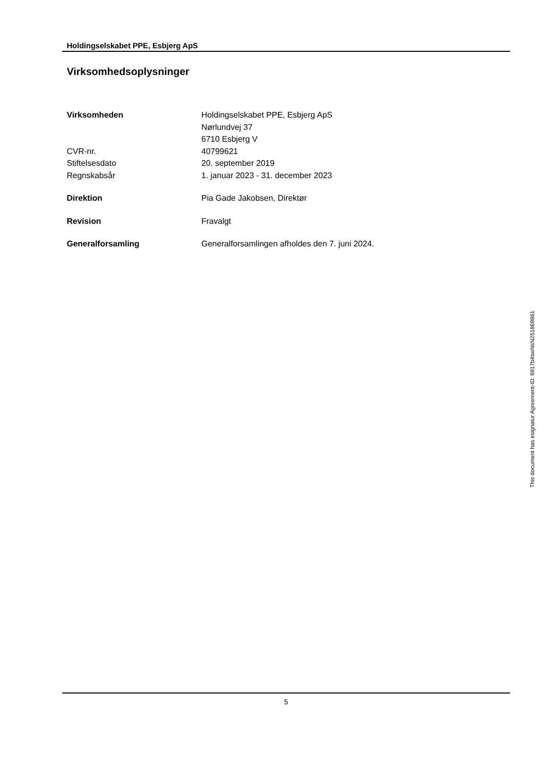Holdingselskabet PPE, Esbjerg ApS
Virksomhedsoplysninger
Virksomheden Holdingselskabet PPE, Esbjerg ApS
Nørlundvej 37
6710 Esbjerg V
CVR-nr. 40799621
Stiftelsesdato 20. september 2019
Regnskabsår 1. januar 2023 - 31. december 2023
Direktion Pia Gade Jakobsen, Direktør
Revision Fravalgt
Generalforsamling Generalforsamlingen afholdes den 7. juni 2024.
This document has esignatur Agreement-ID: 6917b4swNsN251869861
5